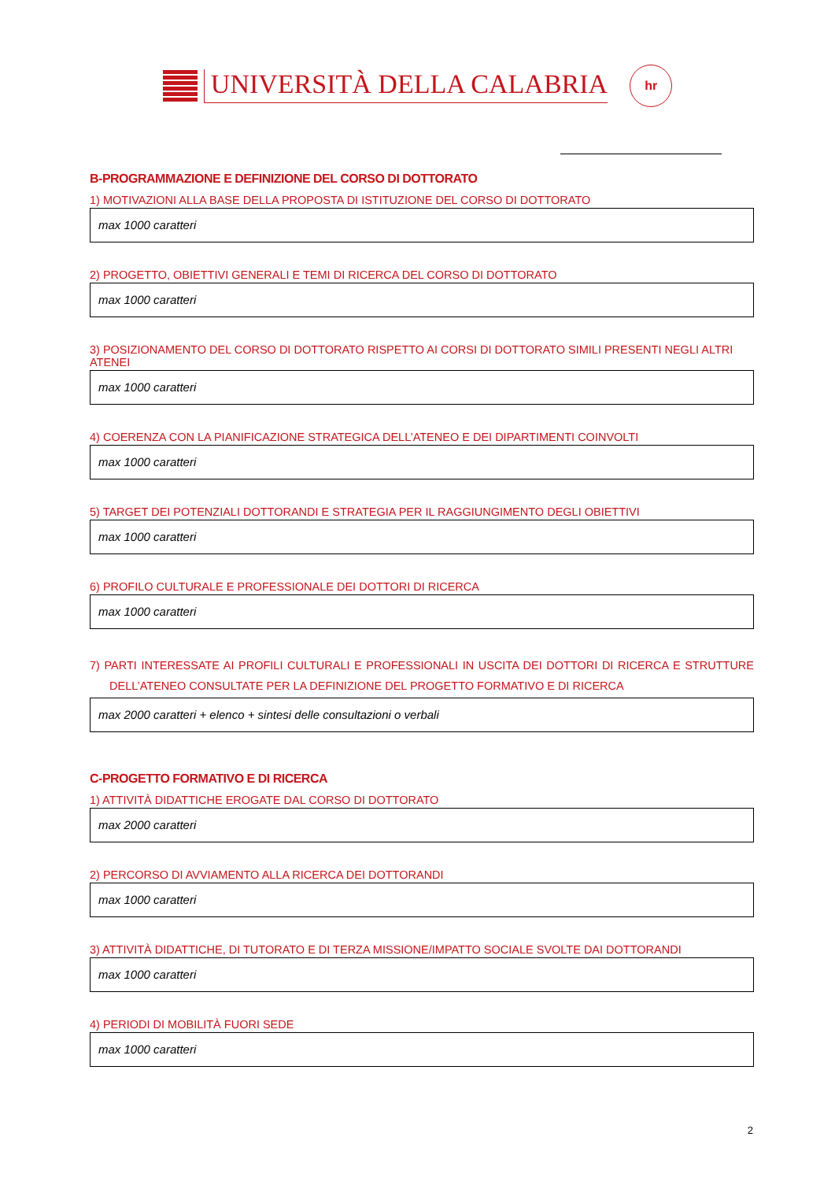UNIVERSITÀ DELLA CALABRIA
hr
B-PROGRAMMAZIONE E DEFINIZIONE DEL CORSO DI DOTTORATO
1) MOTIVAZIONI ALLA BASE DELLA PROPOSTA DI ISTITUZIONE DEL CORSO DI DOTTORATO
max 1000 caratteri
2) PROGETTO, OBIETTIVI GENERALI E TEMI DI RICERCA DEL CORSO DI DOTTORATO
max 1000 caratteri
3) POSIZIONAMENTO DEL CORSO DI DOTTORATO RISPETTO AI CORSI DI DOTTORATO SIMILI PRESENTI NEGLI ALTRI ATENEI
max 1000 caratteri
4) COERENZA CON LA PIANIFICAZIONE STRATEGICA DELL’ATENEO E DEI DIPARTIMENTI COINVOLTI
max 1000 caratteri
5) TARGET DEI POTENZIALI DOTTORANDI E STRATEGIA PER IL RAGGIUNGIMENTO DEGLI OBIETTIVI
max 1000 caratteri
6) PROFILO CULTURALE E PROFESSIONALE DEI DOTTORI DI RICERCA
max 1000 caratteri
7) PARTI INTERESSATE AI PROFILI CULTURALI E PROFESSIONALI IN USCITA DEI DOTTORI DI RICERCA E STRUTTURE DELL’ATENEO CONSULTATE PER LA DEFINIZIONE DEL PROGETTO FORMATIVO E DI RICERCA
max 2000 caratteri + elenco + sintesi delle consultazioni o verbali
C-PROGETTO FORMATIVO E DI RICERCA
1) ATTIVITÀ DIDATTICHE EROGATE DAL CORSO DI DOTTORATO
max 2000 caratteri
2) PERCORSO DI AVVIAMENTO ALLA RICERCA DEI DOTTORANDI
max 1000 caratteri
3) ATTIVITÀ DIDATTICHE, DI TUTORATO E DI TERZA MISSIONE/IMPATTO SOCIALE SVOLTE DAI DOTTORANDI
max 1000 caratteri
4) PERIODI DI MOBILITÀ FUORI SEDE
max 1000 caratteri
2